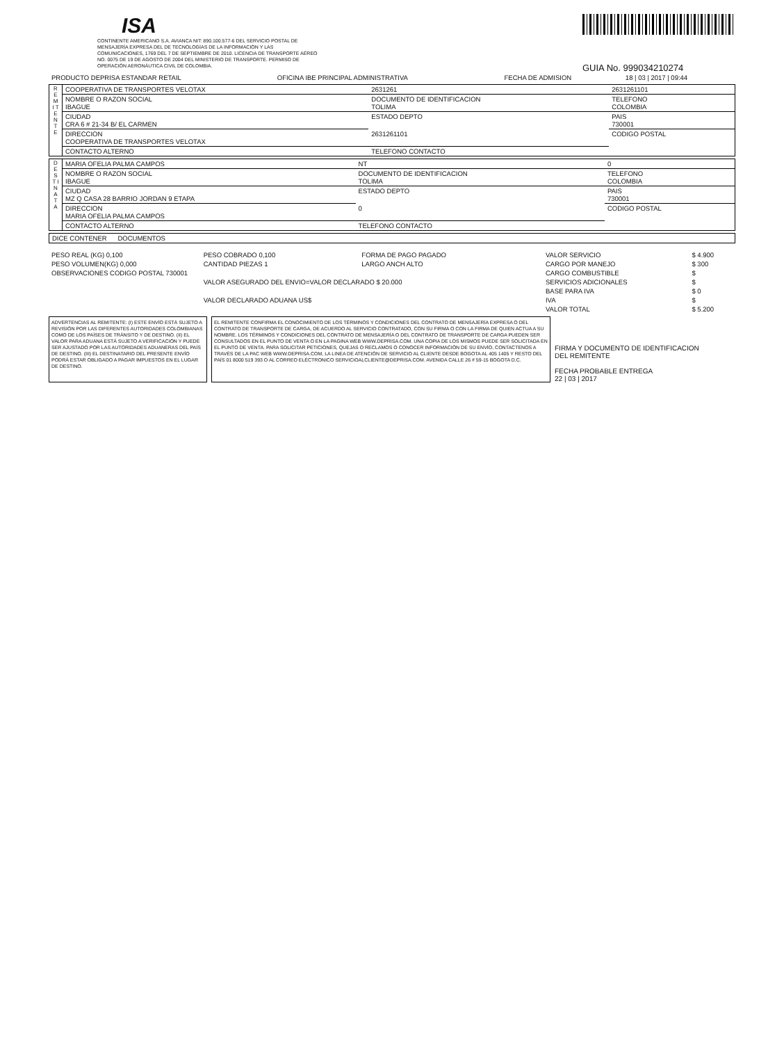ISA
CONTINENTE AMERICANO S.A. AVIANCA NIT: 890.100.577-6 DEL SERVICIO POSTAL DE MENSAJERÍA EXPRESA DEL DE TECNOLOGÍAS DE LA INFORMACIÓN Y LAS COMUNICACIONES, 1769 DEL 7 DE SEPTIEMBRE DE 2010. LICENCIA DE TRANSPORTE AÉREO NO. 0075 DE 19 DE AGOSTO DE 2004 DEL MINISTERIO DE TRANSPORTE. PERMISO DE OPERACIÓN AERONÁUTICA CIVIL DE COLOMBIA.
GUIA No. 999034210274
| PRODUCTO DEPRISA ESTANDAR RETAIL | OFICINA IBE PRINCIPAL ADMINISTRATIVA | FECHA DE ADMISION | 18 / 03 / 2017 / 09:44 |
| R E M I T E N T E | COOPERATIVA DE TRANSPORTES VELOTAX | 2631261 | 2631261101 |
| | NOMBRE O RAZON SOCIAL IBAGUE | DOCUMENTO DE IDENTIFICACION TOLIMA | TELEFONO COLOMBIA |
| | CIUDAD CRA 6 # 21-34 B/ EL CARMEN | ESTADO DEPTO | PAIS 730001 |
| | DIRECCION COOPERATIVA DE TRANSPORTES VELOTAX | 2631261101 | CODIGO POSTAL |
| | CONTACTO ALTERNO | TELEFONO CONTACTO | |
| D E S T I N A T A | MARIA OFELIA PALMA CAMPOS | NT | 0 |
| | NOMBRE O RAZON SOCIAL IBAGUE | DOCUMENTO DE IDENTIFICACION TOLIMA | TELEFONO COLOMBIA |
| | CIUDAD MZ Q CASA 28 BARRIO JORDAN 9 ETAPA | ESTADO DEPTO | PAIS 730001 |
| | DIRECCION MARIA OFELIA PALMA CAMPOS | 0 | CODIGO POSTAL |
| | CONTACTO ALTERNO | TELEFONO CONTACTO | |
| DICE CONTENER DOCUMENTOS |
| PESO REAL (KG) 0,100 | PESO COBRADO 0,100 | FORMA DE PAGO PAGADO | VALOR SERVICIO | $ 4.900 |
| PESO VOLUMEN(KG) 0,000 | CANTIDAD PIEZAS 1 | LARGO ANCH ALTO | CARGO POR MANEJO | $ 300 |
| OBSERVACIONES CODIGO POSTAL 730001 | | | CARGO COMBUSTIBLE | $ |
| | VALOR ASEGURADO DEL ENVIO=VALOR DECLARADO $ 20.000 | | SERVICIOS ADICIONALES | $ |
| | | | BASE PARA IVA | $ 0 |
| | VALOR DECLARADO ADUANA US$ | | IVA | $ |
| | | | VALOR TOTAL | $ 5.200 |
ADVERTENCIAS AL REMITENTE: (I) ESTE ENVÍO ESTÁ SUJETO A REVISIÓN POR LAS DIFERENTES AUTORIDADES COLOMBIANAS COMO DE LOS PAÍSES DE TRÁNSITO Y DE DESTINO. (II) EL VALOR PARA ADUANA ESTÁ SUJETO A VERIFICACIÓN Y PUEDE SER AJUSTADO POR LAS AUTORIDADES ADUANERAS DEL PAÍS DE DESTINO. (III) EL DESTINATARIO DEL PRESENTE ENVÍO PODRÁ ESTAR OBLIGADO A PAGAR IMPUESTOS EN EL LUGAR DE DESTINO.
EL REMITENTE CONFIRMA EL CONOCIMIENTO DE LOS TÉRMINOS Y CONDICIONES DEL CONTRATO DE MENSAJERÍA EXPRESA O DEL CONTRATO DE TRANSPORTE DE CARGA, DE ACUERDO AL SERVICIO CONTRATADO, CON SU FIRMA O CON LA FIRMA DE QUIEN ACTUA A SU NOMBRE. LOS TÉRMINOS Y CONDICIONES DEL CONTRATO DE MENSAJERÍA O DEL CONTRATO DE TRANSPORTE DE CARGA PUEDEN SER CONSULTADOS EN EL PUNTO DE VENTA O EN LA PAGINA WEB WWW.DEPRISA.COM. UNA COPIA DE LOS MISMOS PUEDE SER SOLICITADA EN EL PUNTO DE VENTA. PARA SOLICITAR PETICIONES, QUEJAS O RECLAMOS O CONOCER INFORMACIÓN DE SU ENVÍO, CONTACTENOS A TRAVÉS DE LA PAC WEB WWW.DEPRISA.COM, LA LINEA DE ATENCIÓN DE SERVICIO AL CLIENTE DESDE BOGOTA AL 405 1405 Y RESTO DEL PAÍS 01 8000 519 393 O AL CORREO ELÉCTRONICO SERVICIOALCLIENTE@DEPRISA.COM. AVENIDA CALLE 26 # 59-15 BOGOTA D.C.
FIRMA Y DOCUMENTO DE IDENTIFICACION
DEL REMITENTE
FECHA PROBABLE ENTREGA
22 | 03 | 2017